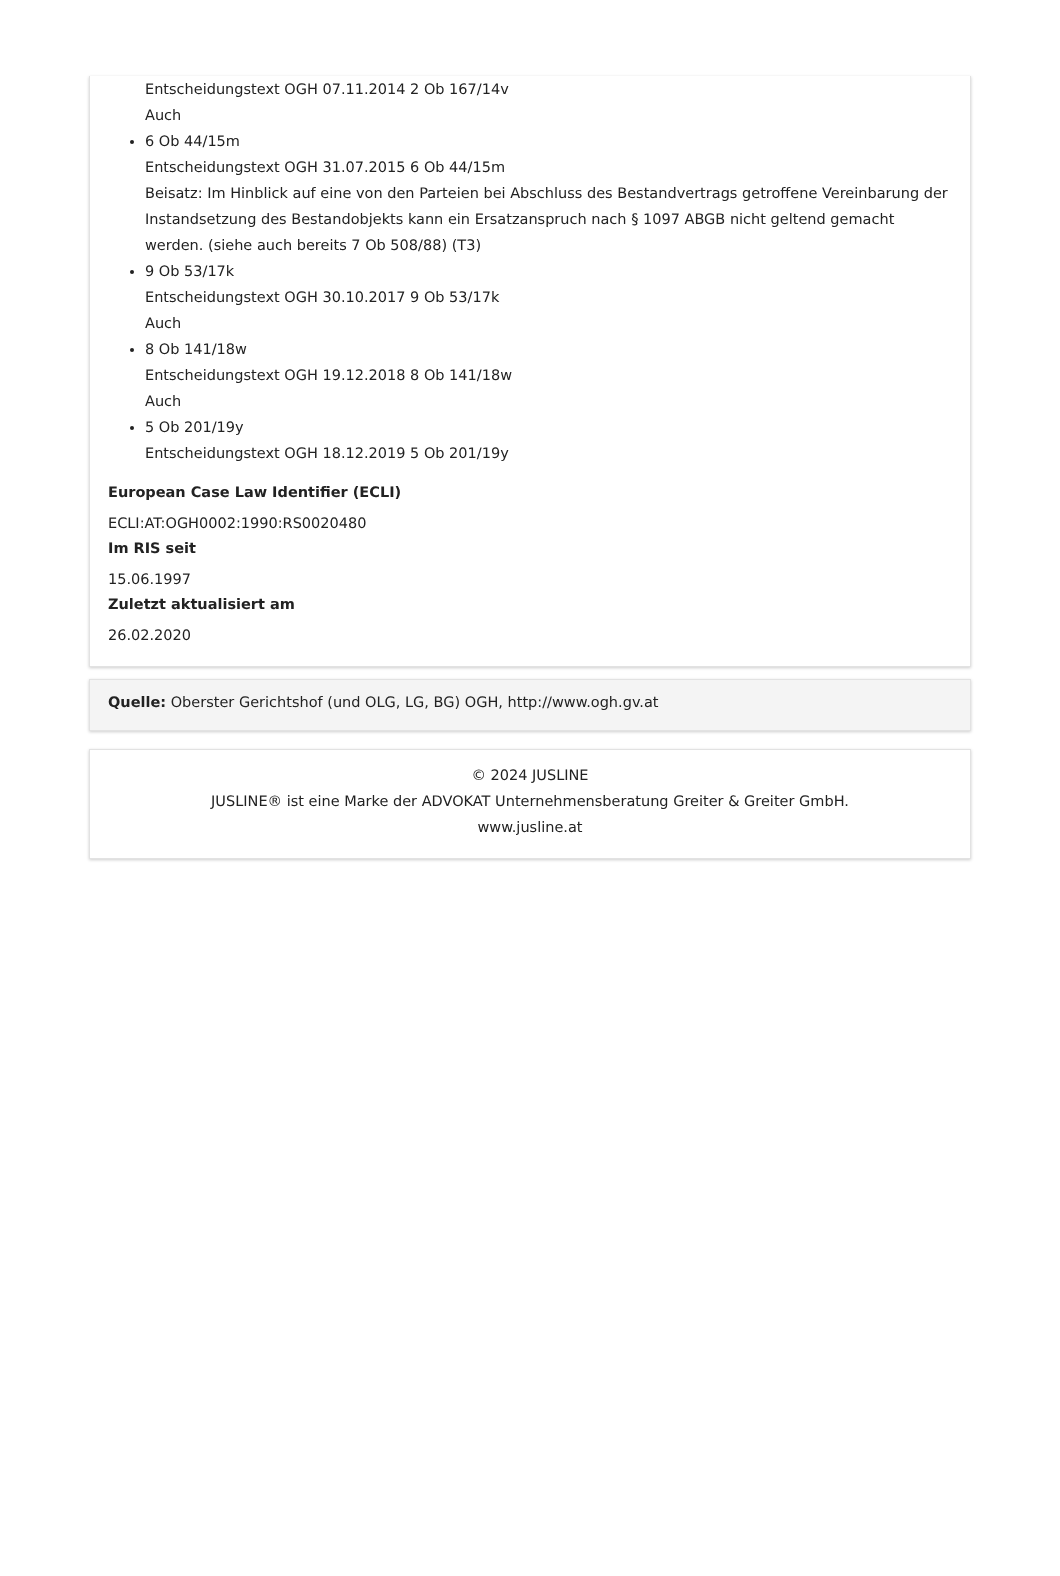Entscheidungstext OGH 07.11.2014 2 Ob 167/14v
Auch
6 Ob 44/15m
Entscheidungstext OGH 31.07.2015 6 Ob 44/15m
Beisatz: Im Hinblick auf eine von den Parteien bei Abschluss des Bestandvertrags getroffene Vereinbarung der Instandsetzung des Bestandobjekts kann ein Ersatzanspruch nach § 1097 ABGB nicht geltend gemacht werden. (siehe auch bereits 7 Ob 508/88) (T3)
9 Ob 53/17k
Entscheidungstext OGH 30.10.2017 9 Ob 53/17k
Auch
8 Ob 141/18w
Entscheidungstext OGH 19.12.2018 8 Ob 141/18w
Auch
5 Ob 201/19y
Entscheidungstext OGH 18.12.2019 5 Ob 201/19y
European Case Law Identifier (ECLI)
ECLI:AT:OGH0002:1990:RS0020480
Im RIS seit
15.06.1997
Zuletzt aktualisiert am
26.02.2020
Quelle: Oberster Gerichtshof (und OLG, LG, BG) OGH, http://www.ogh.gv.at
© 2024 JUSLINE
JUSLINE® ist eine Marke der ADVOKAT Unternehmensberatung Greiter & Greiter GmbH.
www.jusline.at